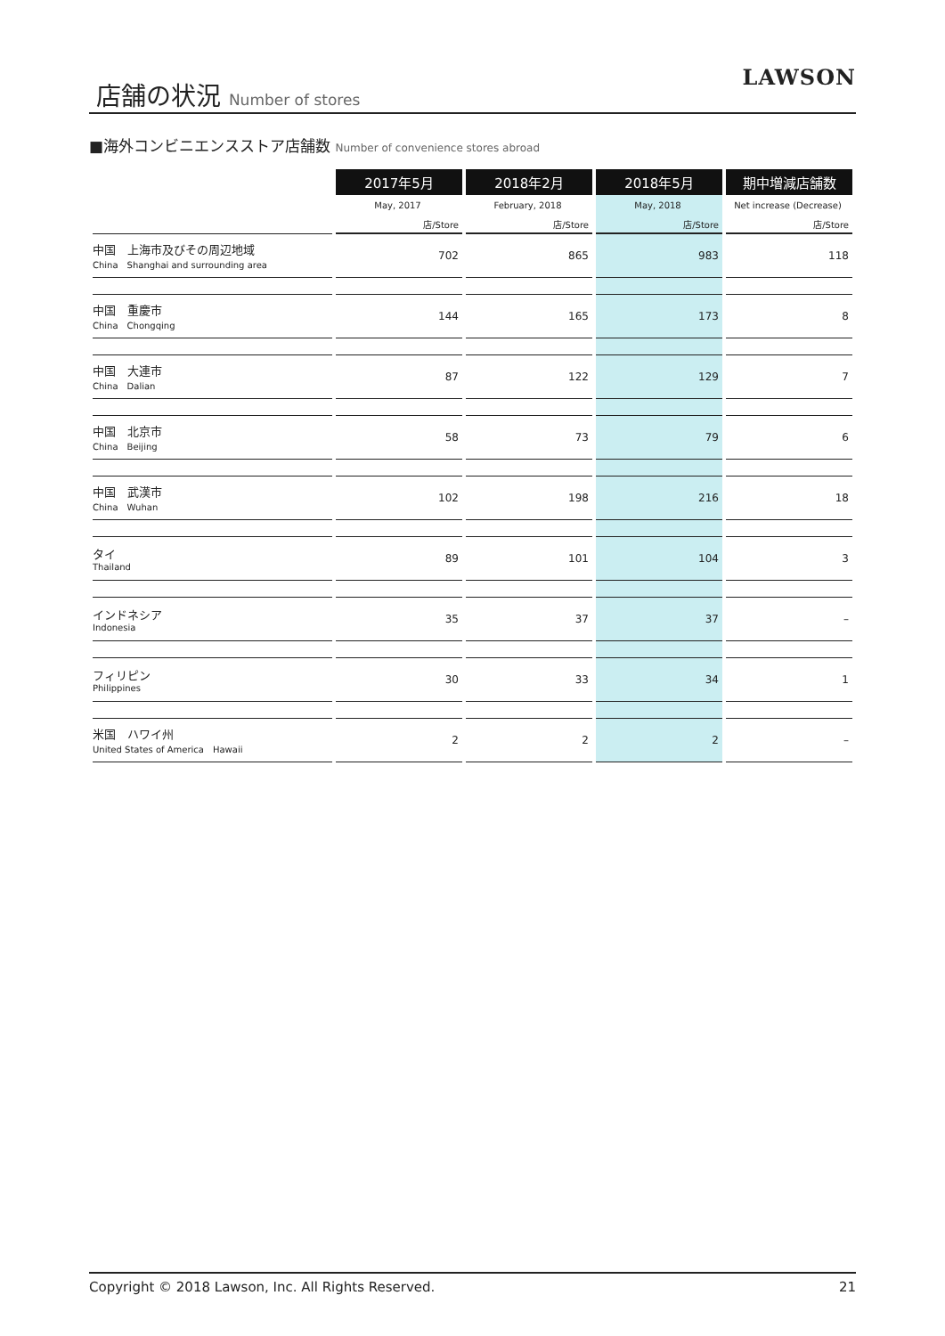店舗の状況 Number of stores LAWSON
■海外コンビニエンスストア店舗数 Number of convenience stores abroad
| | 2017年5月 | 2018年2月 | 2018年5月 | 期中増減店舗数 |
| --- | --- | --- | --- | --- |
| | May, 2017 | February, 2018 | May, 2018 | Net increase (Decrease) |
| | 店/Store | 店/Store | 店/Store | 店/Store |
| 中国 上海市及びその周辺地域 China Shanghai and surrounding area | 702 | 865 | 983 | 118 |
| 中国 重慶市 China Chongqing | 144 | 165 | 173 | 8 |
| 中国 大連市 China Dalian | 87 | 122 | 129 | 7 |
| 中国 北京市 China Beijing | 58 | 73 | 79 | 6 |
| 中国 武漢市 China Wuhan | 102 | 198 | 216 | 18 |
| タイ Thailand | 89 | 101 | 104 | 3 |
| インドネシア Indonesia | 35 | 37 | 37 | – |
| フィリピン Philippines | 30 | 33 | 34 | 1 |
| 米国 ハワイ州 United States of America Hawaii | 2 | 2 | 2 | – |
Copyright © 2018 Lawson, Inc. All Rights Reserved. 21